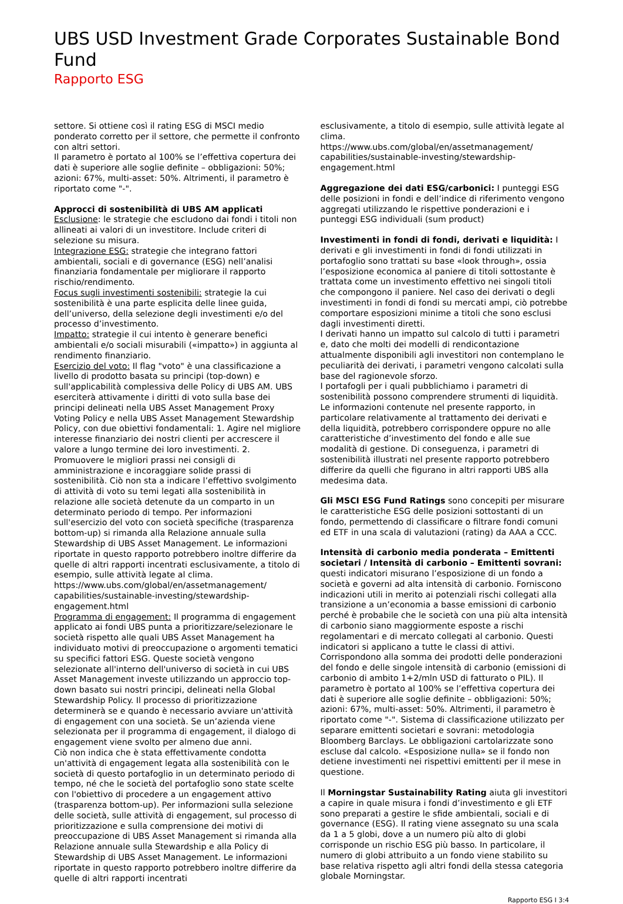UBS USD Investment Grade Corporates Sustainable Bond Fund
Rapporto ESG
settore. Si ottiene così il rating ESG di MSCI medio ponderato corretto per il settore, che permette il confronto con altri settori.
Il parametro è portato al 100% se l’effettiva copertura dei dati è superiore alle soglie definite – obbligazioni: 50%; azioni: 67%, multi-asset: 50%. Altrimenti, il parametro è riportato come "-".
Approcci di sostenibilità di UBS AM applicati
Esclusione: le strategie che escludono dai fondi i titoli non allineati ai valori di un investitore. Include criteri di selezione su misura.
Integrazione ESG: strategie che integrano fattori ambientali, sociali e di governance (ESG) nell’analisi finanziaria fondamentale per migliorare il rapporto rischio/rendimento.
Focus sugli investimenti sostenibili: strategie la cui sostenibilità è una parte esplicita delle linee guida, dell’universo, della selezione degli investimenti e/o del processo d’investimento.
Impatto: strategie il cui intento è generare benefici ambientali e/o sociali misurabili («impatto») in aggiunta al rendimento finanziario.
Esercizio del voto: Il flag "voto" è una classificazione a livello di prodotto basata su principi (top-down) e sull'applicabilità complessiva delle Policy di UBS AM. UBS eserciterà attivamente i diritti di voto sulla base dei principi delineati nella UBS Asset Management Proxy Voting Policy e nella UBS Asset Management Stewardship Policy, con due obiettivi fondamentali: 1. Agire nel migliore interesse finanziario dei nostri clienti per accrescere il valore a lungo termine dei loro investimenti. 2. Promuovere le migliori prassi nei consigli di amministrazione e incoraggiare solide prassi di sostenibilità. Ciò non sta a indicare l’effettivo svolgimento di attività di voto su temi legati alla sostenibilità in relazione alle società detenute da un comparto in un determinato periodo di tempo. Per informazioni sull'esercizio del voto con società specifiche (trasparenza bottom-up) si rimanda alla Relazione annuale sulla Stewardship di UBS Asset Management. Le informazioni riportate in questo rapporto potrebbero inoltre differire da quelle di altri rapporti incentrati esclusivamente, a titolo di esempio, sulle attività legate al clima.
https://www.ubs.com/global/en/assetmanagement/ capabilities/sustainable-investing/stewardship-engagement.html
Programma di engagement: Il programma di engagement applicato ai fondi UBS punta a prioritizzare/selezionare le società rispetto alle quali UBS Asset Management ha individuato motivi di preoccupazione o argomenti tematici su specifici fattori ESG. Queste società vengono selezionate all'interno dell'universo di società in cui UBS Asset Management investe utilizzando un approccio top-down basato sui nostri principi, delineati nella Global Stewardship Policy. Il processo di prioritizzazione determinerà se e quando è necessario avviare un'attività di engagement con una società. Se un’azienda viene selezionata per il programma di engagement, il dialogo di engagement viene svolto per almeno due anni.
Ciò non indica che è stata effettivamente condotta un'attività di engagement legata alla sostenibilità con le società di questo portafoglio in un determinato periodo di tempo, né che le società del portafoglio sono state scelte con l'obiettivo di procedere a un engagement attivo (trasparenza bottom-up). Per informazioni sulla selezione delle società, sulle attività di engagement, sul processo di prioritizzazione e sulla comprensione dei motivi di preoccupazione di UBS Asset Management si rimanda alla Relazione annuale sulla Stewardship e alla Policy di Stewardship di UBS Asset Management. Le informazioni riportate in questo rapporto potrebbero inoltre differire da quelle di altri rapporti incentrati
esclusivamente, a titolo di esempio, sulle attività legate al clima.
https://www.ubs.com/global/en/assetmanagement/ capabilities/sustainable-investing/stewardship-engagement.html
Aggregazione dei dati ESG/carbonici: I punteggi ESG delle posizioni in fondi e dell’indice di riferimento vengono aggregati utilizzando le rispettive ponderazioni e i punteggi ESG individuali (sum product)
Investimenti in fondi di fondi, derivati e liquidità: I derivati e gli investimenti in fondi di fondi utilizzati in portafoglio sono trattati su base «look through», ossia l’esposizione economica al paniere di titoli sottostante è trattata come un investimento effettivo nei singoli titoli che compongono il paniere. Nel caso dei derivati o degli investimenti in fondi di fondi su mercati ampi, ciò potrebbe comportare esposizioni minime a titoli che sono esclusi dagli investimenti diretti.
I derivati hanno un impatto sul calcolo di tutti i parametri e, dato che molti dei modelli di rendicontazione attualmente disponibili agli investitori non contemplano le peculiarità dei derivati, i parametri vengono calcolati sulla base del ragionevole sforzo.
I portafogli per i quali pubblichiamo i parametri di sostenibilità possono comprendere strumenti di liquidità.
Le informazioni contenute nel presente rapporto, in particolare relativamente al trattamento dei derivati e della liquidità, potrebbero corrispondere oppure no alle caratteristiche d’investimento del fondo e alle sue modalità di gestione. Di conseguenza, i parametri di sostenibilità illustrati nel presente rapporto potrebbero differire da quelli che figurano in altri rapporti UBS alla medesima data.
Gli MSCI ESG Fund Ratings sono concepiti per misurare le caratteristiche ESG delle posizioni sottostanti di un fondo, permettendo di classificare o filtrare fondi comuni ed ETF in una scala di valutazioni (rating) da AAA a CCC.
Intensità di carbonio media ponderata – Emittenti societari / Intensità di carbonio – Emittenti sovrani: questi indicatori misurano l’esposizione di un fondo a società e governi ad alta intensità di carbonio. Forniscono indicazioni utili in merito ai potenziali rischi collegati alla transizione a un’economia a basse emissioni di carbonio perché è probabile che le società con una più alta intensità di carbonio siano maggiormente esposte a rischi regolamentari e di mercato collegati al carbonio. Questi indicatori si applicano a tutte le classi di attivi. Corrispondono alla somma dei prodotti delle ponderazioni del fondo e delle singole intensità di carbonio (emissioni di carbonio di ambito 1+2/mln USD di fatturato o PIL). Il parametro è portato al 100% se l’effettiva copertura dei dati è superiore alle soglie definite – obbligazioni: 50%; azioni: 67%, multi-asset: 50%. Altrimenti, il parametro è riportato come "-". Sistema di classificazione utilizzato per separare emittenti societari e sovrani: metodologia Bloomberg Barclays. Le obbligazioni cartolarizzate sono escluse dal calcolo. «Esposizione nulla» se il fondo non detiene investimenti nei rispettivi emittenti per il mese in questione.
Il Morningstar Sustainability Rating aiuta gli investitori a capire in quale misura i fondi d’investimento e gli ETF sono preparati a gestire le sfide ambientali, sociali e di governance (ESG). Il rating viene assegnato su una scala da 1 a 5 globi, dove a un numero più alto di globi corrisponde un rischio ESG più basso. In particolare, il numero di globi attribuito a un fondo viene stabilito su base relativa rispetto agli altri fondi della stessa categoria globale Morningstar.
Rapporto ESG I 3:4